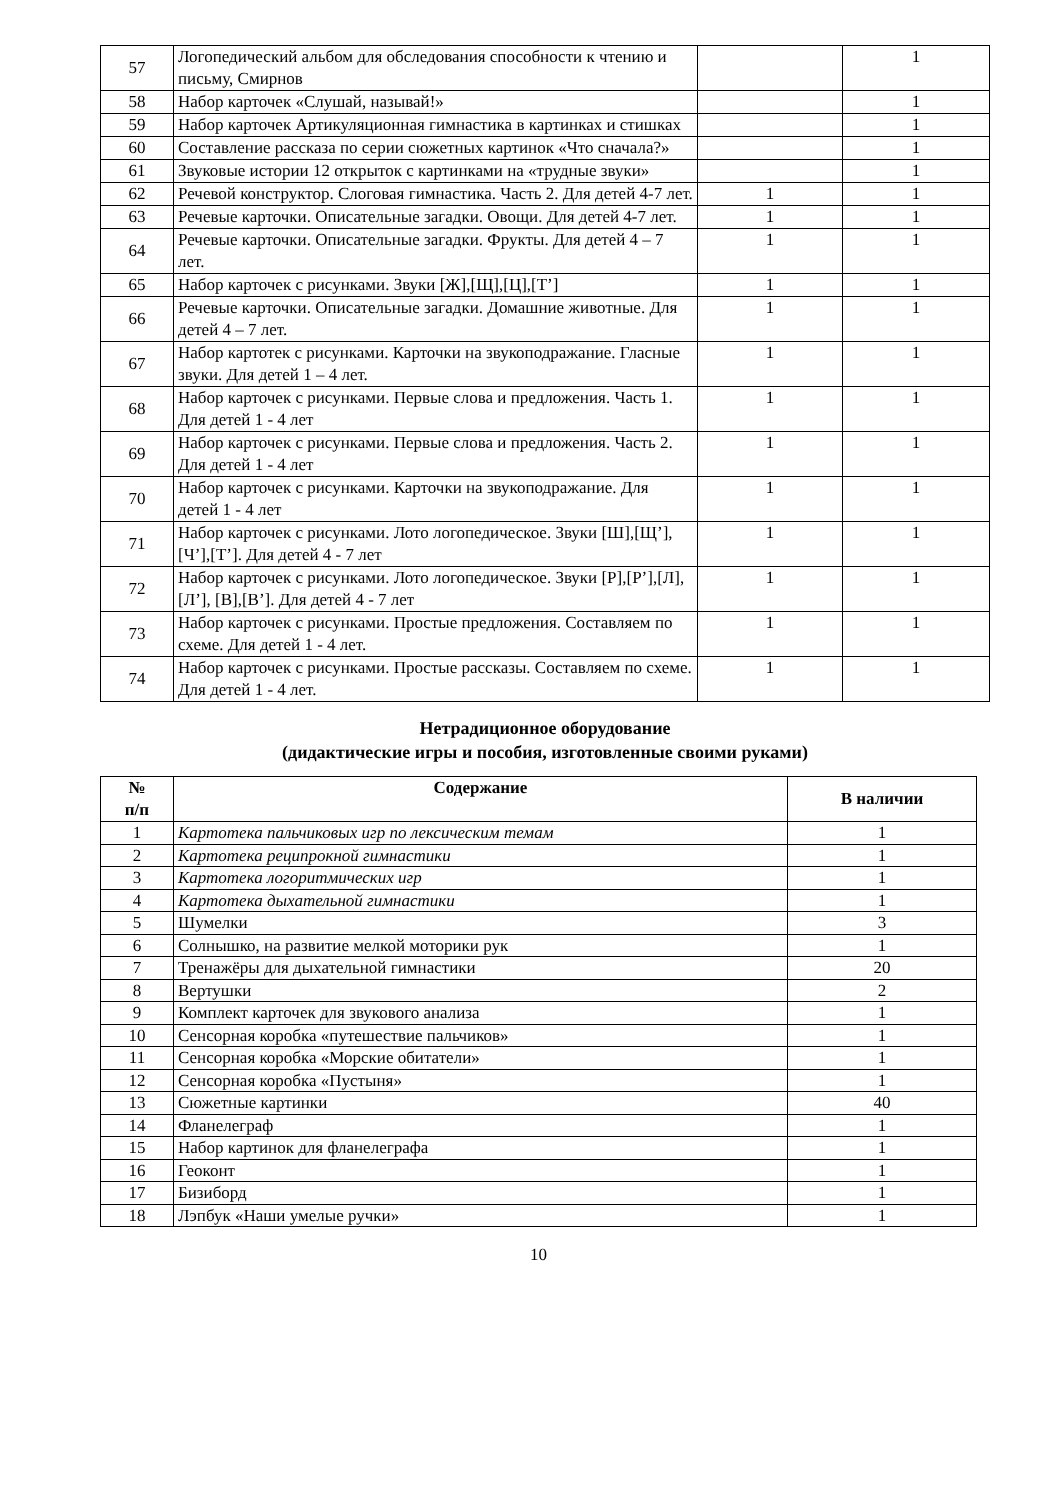| 57 | Логопедический альбом для обследования способности к чтению и письму, Смирнов | | 1 |
| 58 | Набор карточек «Слушай, называй!» | | 1 |
| 59 | Набор карточек Артикуляционная гимнастика в картинках и стишках | | 1 |
| 60 | Составление рассказа по серии сюжетных картинок «Что сначала?» | | 1 |
| 61 | Звуковые истории 12 открыток с картинками на «трудные звуки» | | 1 |
| 62 | Речевой конструктор. Слоговая гимнастика. Часть 2. Для детей 4-7 лет. | 1 | 1 |
| 63 | Речевые карточки. Описательные загадки. Овощи. Для детей 4-7 лет. | 1 | 1 |
| 64 | Речевые карточки. Описательные загадки. Фрукты. Для детей 4 – 7 лет. | 1 | 1 |
| 65 | Набор карточек с рисунками. Звуки [Ж],[Щ],[Ц],[Т’] | 1 | 1 |
| 66 | Речевые карточки. Описательные загадки. Домашние животные. Для детей 4 – 7 лет. | 1 | 1 |
| 67 | Набор картотек с рисунками. Карточки на звукоподражание. Гласные звуки. Для детей 1 – 4 лет. | 1 | 1 |
| 68 | Набор карточек с рисунками. Первые слова и предложения. Часть 1. Для детей 1 - 4 лет | 1 | 1 |
| 69 | Набор карточек с рисунками. Первые слова и предложения. Часть 2. Для детей 1 - 4 лет | 1 | 1 |
| 70 | Набор карточек с рисунками. Карточки на звукоподражание. Для детей 1 - 4 лет | 1 | 1 |
| 71 | Набор карточек с рисунками. Лото логопедическое. Звуки [Ш],[Щ’],[Ч’],[Т’]. Для детей 4 - 7 лет | 1 | 1 |
| 72 | Набор карточек с рисунками. Лото логопедическое. Звуки [Р],[Р’],[Л],[Л’], [В],[В’]. Для детей 4 - 7 лет | 1 | 1 |
| 73 | Набор карточек с рисунками. Простые предложения. Составляем по схеме. Для детей 1 - 4 лет. | 1 | 1 |
| 74 | Набор карточек с рисунками. Простые рассказы. Составляем по схеме. Для детей 1 - 4 лет. | 1 | 1 |
Нетрадиционное оборудование
(дидактические игры и пособия, изготовленные своими руками)
| № п/п | Содержание | В наличии |
| --- | --- | --- |
| 1 | Картотека пальчиковых игр по лексическим темам | 1 |
| 2 | Картотека реципрокной гимнастики | 1 |
| 3 | Картотека логоритмических игр | 1 |
| 4 | Картотека дыхательной гимнастики | 1 |
| 5 | Шумелки | 3 |
| 6 | Солнышко, на развитие мелкой моторики рук | 1 |
| 7 | Тренажёры для дыхательной гимнастики | 20 |
| 8 | Вертушки | 2 |
| 9 | Комплект карточек для звукового анализа | 1 |
| 10 | Сенсорная коробка «путешествие пальчиков» | 1 |
| 11 | Сенсорная коробка «Морские обитатели» | 1 |
| 12 | Сенсорная коробка «Пустыня» | 1 |
| 13 | Сюжетные картинки | 40 |
| 14 | Фланелеграф | 1 |
| 15 | Набор картинок для фланелеграфа | 1 |
| 16 | Геоконт | 1 |
| 17 | Бизиборд | 1 |
| 18 | Лэпбук «Наши умелые ручки» | 1 |
10